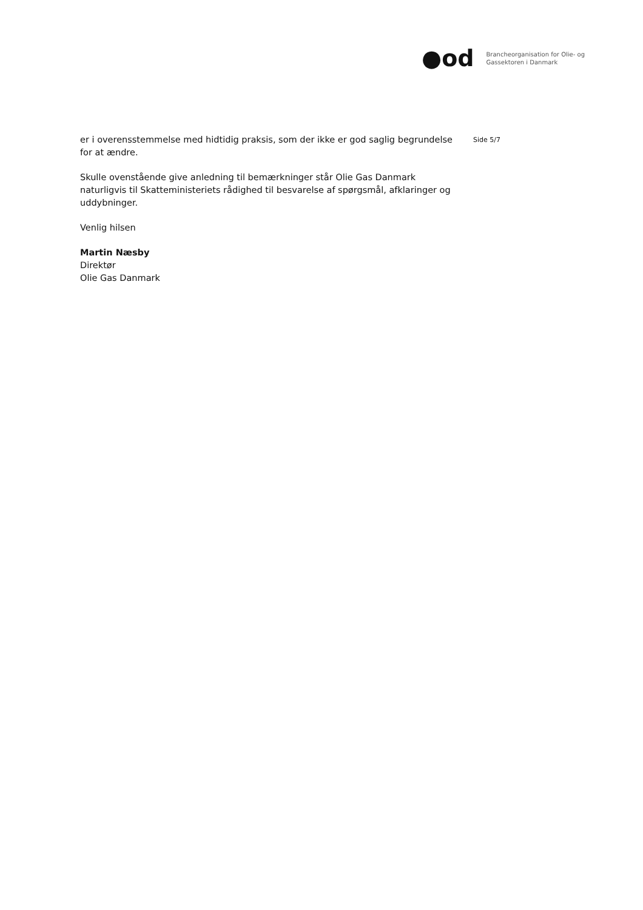●od
Brancheorganisation for Olie- og
Gassektoren i Danmark
Side 5/7
er i overensstemmelse med hidtidig praksis, som der ikke er god saglig begrundelse for at ændre.
Skulle ovenstående give anledning til bemærkninger står Olie Gas Danmark naturligvis til Skatteministeriets rådighed til besvarelse af spørgsmål, afklaringer og uddybninger.
Venlig hilsen
Martin Næsby
Direktør
Olie Gas Danmark